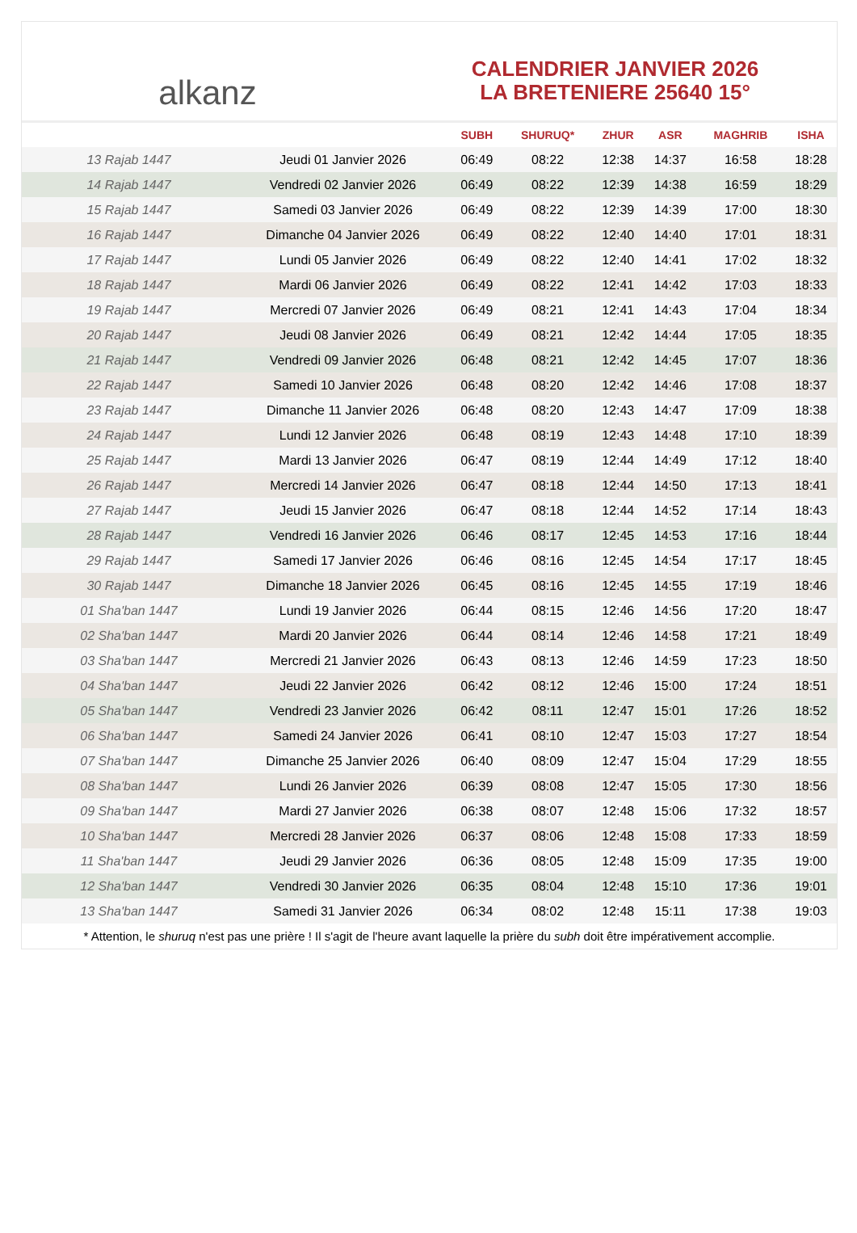alkanz
CALENDRIER JANVIER 2026
LA BRETENIERE 25640 15°
| | | SUBH | SHURUQ* | ZHUR | ASR | MAGHRIB | ISHA |
| --- | --- | --- | --- | --- | --- | --- | --- |
| 13 Rajab 1447 | Jeudi 01 Janvier 2026 | 06:49 | 08:22 | 12:38 | 14:37 | 16:58 | 18:28 |
| 14 Rajab 1447 | Vendredi 02 Janvier 2026 | 06:49 | 08:22 | 12:39 | 14:38 | 16:59 | 18:29 |
| 15 Rajab 1447 | Samedi 03 Janvier 2026 | 06:49 | 08:22 | 12:39 | 14:39 | 17:00 | 18:30 |
| 16 Rajab 1447 | Dimanche 04 Janvier 2026 | 06:49 | 08:22 | 12:40 | 14:40 | 17:01 | 18:31 |
| 17 Rajab 1447 | Lundi 05 Janvier 2026 | 06:49 | 08:22 | 12:40 | 14:41 | 17:02 | 18:32 |
| 18 Rajab 1447 | Mardi 06 Janvier 2026 | 06:49 | 08:22 | 12:41 | 14:42 | 17:03 | 18:33 |
| 19 Rajab 1447 | Mercredi 07 Janvier 2026 | 06:49 | 08:21 | 12:41 | 14:43 | 17:04 | 18:34 |
| 20 Rajab 1447 | Jeudi 08 Janvier 2026 | 06:49 | 08:21 | 12:42 | 14:44 | 17:05 | 18:35 |
| 21 Rajab 1447 | Vendredi 09 Janvier 2026 | 06:48 | 08:21 | 12:42 | 14:45 | 17:07 | 18:36 |
| 22 Rajab 1447 | Samedi 10 Janvier 2026 | 06:48 | 08:20 | 12:42 | 14:46 | 17:08 | 18:37 |
| 23 Rajab 1447 | Dimanche 11 Janvier 2026 | 06:48 | 08:20 | 12:43 | 14:47 | 17:09 | 18:38 |
| 24 Rajab 1447 | Lundi 12 Janvier 2026 | 06:48 | 08:19 | 12:43 | 14:48 | 17:10 | 18:39 |
| 25 Rajab 1447 | Mardi 13 Janvier 2026 | 06:47 | 08:19 | 12:44 | 14:49 | 17:12 | 18:40 |
| 26 Rajab 1447 | Mercredi 14 Janvier 2026 | 06:47 | 08:18 | 12:44 | 14:50 | 17:13 | 18:41 |
| 27 Rajab 1447 | Jeudi 15 Janvier 2026 | 06:47 | 08:18 | 12:44 | 14:52 | 17:14 | 18:43 |
| 28 Rajab 1447 | Vendredi 16 Janvier 2026 | 06:46 | 08:17 | 12:45 | 14:53 | 17:16 | 18:44 |
| 29 Rajab 1447 | Samedi 17 Janvier 2026 | 06:46 | 08:16 | 12:45 | 14:54 | 17:17 | 18:45 |
| 30 Rajab 1447 | Dimanche 18 Janvier 2026 | 06:45 | 08:16 | 12:45 | 14:55 | 17:19 | 18:46 |
| 01 Sha'ban 1447 | Lundi 19 Janvier 2026 | 06:44 | 08:15 | 12:46 | 14:56 | 17:20 | 18:47 |
| 02 Sha'ban 1447 | Mardi 20 Janvier 2026 | 06:44 | 08:14 | 12:46 | 14:58 | 17:21 | 18:49 |
| 03 Sha'ban 1447 | Mercredi 21 Janvier 2026 | 06:43 | 08:13 | 12:46 | 14:59 | 17:23 | 18:50 |
| 04 Sha'ban 1447 | Jeudi 22 Janvier 2026 | 06:42 | 08:12 | 12:46 | 15:00 | 17:24 | 18:51 |
| 05 Sha'ban 1447 | Vendredi 23 Janvier 2026 | 06:42 | 08:11 | 12:47 | 15:01 | 17:26 | 18:52 |
| 06 Sha'ban 1447 | Samedi 24 Janvier 2026 | 06:41 | 08:10 | 12:47 | 15:03 | 17:27 | 18:54 |
| 07 Sha'ban 1447 | Dimanche 25 Janvier 2026 | 06:40 | 08:09 | 12:47 | 15:04 | 17:29 | 18:55 |
| 08 Sha'ban 1447 | Lundi 26 Janvier 2026 | 06:39 | 08:08 | 12:47 | 15:05 | 17:30 | 18:56 |
| 09 Sha'ban 1447 | Mardi 27 Janvier 2026 | 06:38 | 08:07 | 12:48 | 15:06 | 17:32 | 18:57 |
| 10 Sha'ban 1447 | Mercredi 28 Janvier 2026 | 06:37 | 08:06 | 12:48 | 15:08 | 17:33 | 18:59 |
| 11 Sha'ban 1447 | Jeudi 29 Janvier 2026 | 06:36 | 08:05 | 12:48 | 15:09 | 17:35 | 19:00 |
| 12 Sha'ban 1447 | Vendredi 30 Janvier 2026 | 06:35 | 08:04 | 12:48 | 15:10 | 17:36 | 19:01 |
| 13 Sha'ban 1447 | Samedi 31 Janvier 2026 | 06:34 | 08:02 | 12:48 | 15:11 | 17:38 | 19:03 |
* Attention, le shuruq n'est pas une prière ! Il s'agit de l'heure avant laquelle la prière du subh doit être impérativement accomplie.